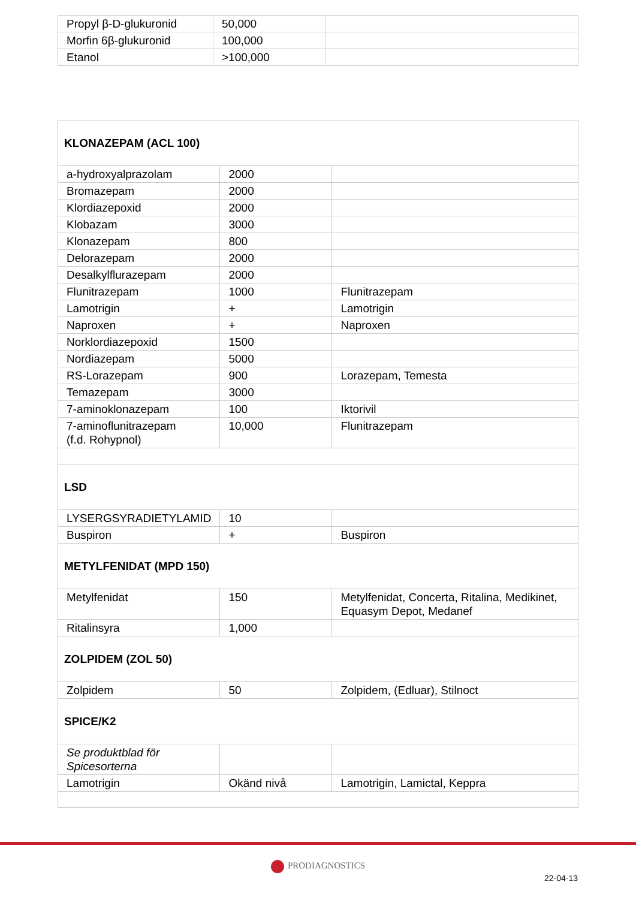| Propyl β-D-glukuronid | 50,000 | |
| Morfin 6β-glukuronid | 100,000 | |
| Etanol | >100,000 | |
| KLONAZEPAM (ACL 100) | | |
| a-hydroxyalprazolam | 2000 | |
| Bromazepam | 2000 | |
| Klordiazepoxid | 2000 | |
| Klobazam | 3000 | |
| Klonazepam | 800 | |
| Delorazepam | 2000 | |
| Desalkylflurazepam | 2000 | |
| Flunitrazepam | 1000 | Flunitrazepam |
| Lamotrigin | + | Lamotrigin |
| Naproxen | + | Naproxen |
| Norklordiazepoxid | 1500 | |
| Nordiazepam | 5000 | |
| RS-Lorazepam | 900 | Lorazepam, Temesta |
| Temazepam | 3000 | |
| 7-aminoklonazepam | 100 | Iktorivil |
| 7-aminoflunitrazepam (f.d. Rohypnol) | 10,000 | Flunitrazepam |
| LSD | | |
| LYSERGSYRADIETYLAMID | 10 | |
| Buspiron | + | Buspiron |
| METYLFENIDAT (MPD 150) | | |
| Metylfenidat | 150 | Metylfenidat, Concerta, Ritalina, Medikinet, Equasym Depot, Medanef |
| Ritalinsyra | 1,000 | |
| ZOLPIDEM (ZOL 50) | | |
| Zolpidem | 50 | Zolpidem, (Edluar), Stilnoct |
| SPICE/K2 | | |
| Se produktblad för Spicesorterna | | |
| Lamotrigin | Okänd nivå | Lamotrigin, Lamictal, Keppra |
PRODIAGNOSTICS
22-04-13